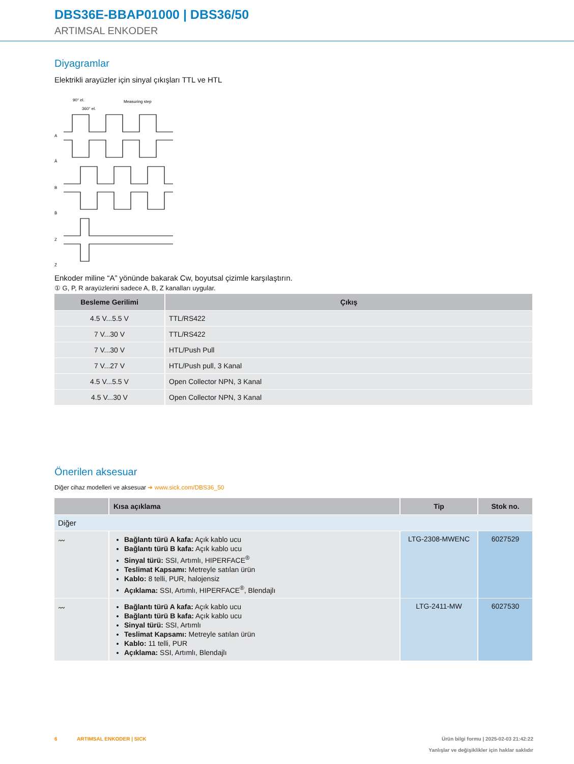DBS36E-BBAP01000 | DBS36/50
ARTIMSAL ENKODER
Diyagramlar
Elektrikli arayüzler için sinyal çıkışları TTL ve HTL
A
Ā
B
B̄
Z
Z̄
90° el.
360° el.
Measuring step
Enkoder miline “A” yönünde bakarak Cw, boyutsal çizimle karşılaştırın.
① G, P, R arayüzlerini sadece A, B, Z kanalları uygular.
| Besleme Gerilimi | Çıkış |
| --- | --- |
| 4.5 V...5.5 V | TTL/RS422 |
| 7 V...30 V | TTL/RS422 |
| 7 V...30 V | HTL/Push Pull |
| 7 V...27 V | HTL/Push pull, 3 Kanal |
| 4.5 V...5.5 V | Open Collector NPN, 3 Kanal |
| 4.5 V...30 V | Open Collector NPN, 3 Kanal |
Önerilen aksesuar
Diğer cihaz modelleri ve aksesuar ➜ www.sick.com/DBS36_50
| | Kısa açıklama | Tip | Stok no. |
| --- | --- | --- | --- |
| Diğer | | | |
| 〰 | Bağlantı türü A kafa: Açık kablo ucu Bağlantı türü B kafa: Açık kablo ucu Sinyal türü: SSI, Artımlı, HIPERFACE<sup>®</sup> Teslimat Kapsamı: Metreyle satılan ürün Kablo: 8 telli, PUR, halojensiz Açıklama: SSI, Artımlı, HIPERFACE<sup>®</sup>, Blendajlı | LTG-2308-MWENC | 6027529 |
| 〰 | Bağlantı türü A kafa: Açık kablo ucu Bağlantı türü B kafa: Açık kablo ucu Sinyal türü: SSI, Artımlı Teslimat Kapsamı: Metreyle satılan ürün Kablo: 11 telli, PUR Açıklama: SSI, Artımlı, Blendajlı | LTG-2411-MW | 6027530 |
6 ARTIMSAL ENKODER | SICK Ürün bilgi formu | 2025-02-03 21:42:22
Yanlışlar ve değişiklikler için haklar saklıdır